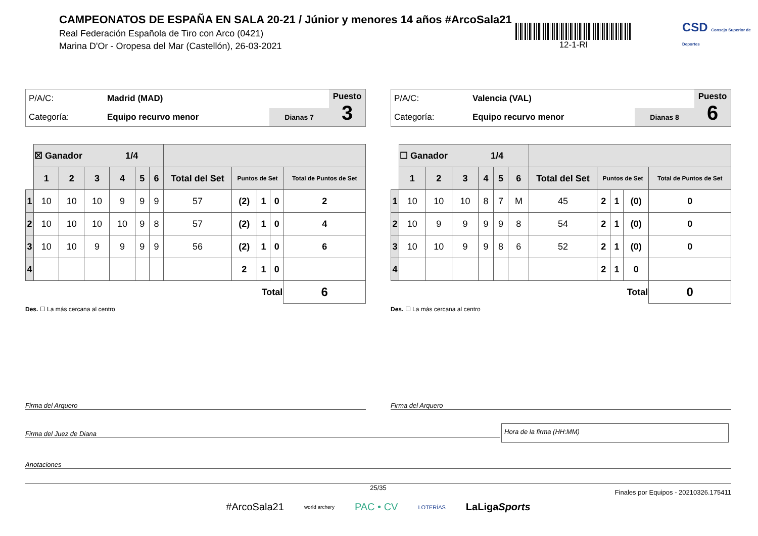CAMPEONATOS DE ESPAÑA EN SALA 20-21 / Júnior y menores 14 años #ArcoSala21
Real Federación Española de Tiro con Arco (0421)
Marina D'Or - Oropesa del Mar (Castellón), 26-03-2021
12-1-RI
CSD Consejo Superior de Deportes
| P/A/C: | Madrid (MAD) | | Puesto 3 |
| Categoría: | Equipo recurvo menor | Dianas 7 | |
| | ☒ Ganador 1/4 | | | | | | | | | | |
| | 1 | 2 | 3 | 4 | 5 | 6 | Total del Set | Puntos de Set | | | Total de Puntos de Set |
| 1 | 10 | 10 | 10 | 9 | 9 | 9 | 57 | (2) | 1 | 0 | 2 |
| 2 | 10 | 10 | 10 | 10 | 9 | 8 | 57 | (2) | 1 | 0 | 4 |
| 3 | 10 | 10 | 9 | 9 | 9 | 9 | 56 | (2) | 1 | 0 | 6 |
| 4 | | | | | | | | 2 | 1 | 0 | |
| Total | | | | | | | | | | | 6 |
Des. ☐ La más cercana al centro
| P/A/C: | Valencia (VAL) | | Puesto 6 |
| Categoría: | Equipo recurvo menor | Dianas 8 | |
| | ☐ Ganador 1/4 | | | | | | | | | | |
| | 1 | 2 | 3 | 4 | 5 | 6 | Total del Set | Puntos de Set | | | Total de Puntos de Set |
| 1 | 10 | 10 | 10 | 8 | 7 | M | 45 | 2 | 1 | (0) | 0 |
| 2 | 10 | 9 | 9 | 9 | 9 | 8 | 54 | 2 | 1 | (0) | 0 |
| 3 | 10 | 10 | 9 | 9 | 8 | 6 | 52 | 2 | 1 | (0) | 0 |
| 4 | | | | | | | | 2 | 1 | 0 | |
| Total | | | | | | | | | | | 0 |
Des. ☐ La más cercana al centro
Firma del Arquero Firma del Arquero
Firma del Juez de Diana
Hora de la firma (HH:MM)
Anotaciones
25/35
Finales por Equipos - 20210326.175411
#ArcoSala21 world archery PAC • CV LOTERÍAS LaLigaSports